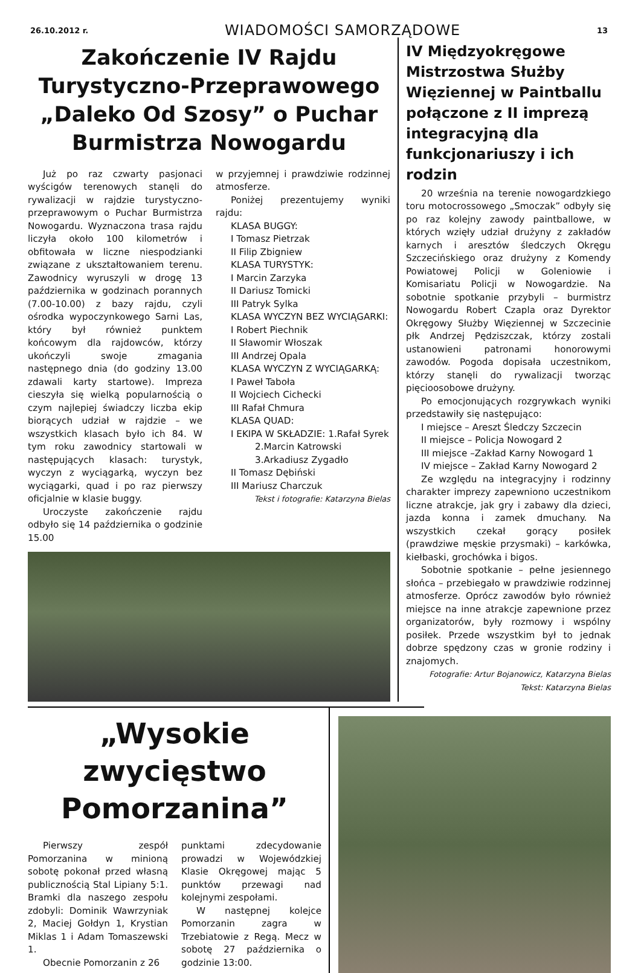26.10.2012 r. WIADOMOŚCI SAMORZĄDOWE 13
Zakończenie IV Rajdu Turystyczno-Przeprawowego „Daleko Od Szosy” o Puchar Burmistrza Nowogardu
Już po raz czwarty pasjonaci wyścigów terenowych stanęli do rywalizacji w rajdzie turystyczno-przeprawowym o Puchar Burmistrza Nowogardu. Wyznaczona trasa rajdu liczyła około 100 kilometrów i obfitowała w liczne niespodzianki związane z ukształtowaniem terenu. Zawodnicy wyruszyli w drogę 13 października w godzinach porannych (7.00-10.00) z bazy rajdu, czyli ośrodka wypoczynkowego Sarni Las, który był również punktem końcowym dla rajdowców, którzy ukończyli swoje zmagania następnego dnia (do godziny 13.00 zdawali karty startowe). Impreza cieszyła się wielką popularnością o czym najlepiej świadczy liczba ekip biorących udział w rajdzie – we wszystkich klasach było ich 84. W tym roku zawodnicy startowali w następujących klasach: turystyk, wyczyn z wyciągarką, wyczyn bez wyciągarki, quad i po raz pierwszy oficjalnie w klasie buggy.
Uroczyste zakończenie rajdu odbyło się 14 października o godzinie 15.00
w przyjemnej i prawdziwie rodzinnej atmosferze.
Poniżej prezentujemy wyniki rajdu:
KLASA BUGGY:
I Tomasz Pietrzak
II Filip Zbigniew
KLASA TURYSTYK:
I Marcin Zarzyka
II Dariusz Tomicki
III Patryk Sylka
KLASA WYCZYN BEZ WYCIĄGARKI:
I Robert Piechnik
II Sławomir Włoszak
III Andrzej Opala
KLASA WYCZYN Z WYCIĄGARKĄ:
I Paweł Taboła
II Wojciech Cichecki
III Rafał Chmura
KLASA QUAD:
I EKIPA W SKŁADZIE: 1.Rafał Syrek
2.Marcin Katrowski
3.Arkadiusz Zygadło
II Tomasz Dębiński
III Mariusz Charczuk
Tekst i fotografie: Katarzyna Bielas
IV Międzyokręgowe Mistrzostwa Służby Więziennej w Paintballu połączone z II imprezą integracyjną dla funkcjonariuszy i ich rodzin
20 września na terenie nowogardzkiego toru motocrossowego „Smoczak” odbyły się po raz kolejny zawody paintballowe, w których wzięły udział drużyny z zakładów karnych i aresztów śledczych Okręgu Szczecińskiego oraz drużyny z Komendy Powiatowej Policji w Goleniowie i Komisariatu Policji w Nowogardzie. Na sobotnie spotkanie przybyli – burmistrz Nowogardu Robert Czapla oraz Dyrektor Okręgowy Służby Więziennej w Szczecinie płk Andrzej Pędziszczak, którzy zostali ustanowieni patronami honorowymi zawodów. Pogoda dopisała uczestnikom, którzy stanęli do rywalizacji tworząc pięcioosobowe drużyny.
Po emocjonujących rozgrywkach wyniki przedstawiły się następująco:
I miejsce – Areszt Śledczy Szczecin
II miejsce – Policja Nowogard 2
III miejsce –Zakład Karny Nowogard 1
IV miejsce – Zakład Karny Nowogard 2
Ze względu na integracyjny i rodzinny charakter imprezy zapewniono uczestnikom liczne atrakcje, jak gry i zabawy dla dzieci, jazda konna i zamek dmuchany. Na wszystkich czekał gorący posiłek (prawdziwe męskie przysmaki) – karkówka, kiełbaski, grochówka i bigos.
Sobotnie spotkanie – pełne jesiennego słońca – przebiegało w prawdziwie rodzinnej atmosferze. Oprócz zawodów było również miejsce na inne atrakcje zapewnione przez organizatorów, były rozmowy i wspólny posiłek. Przede wszystkim był to jednak dobrze spędzony czas w gronie rodziny i znajomych.
Fotografie: Artur Bojanowicz, Katarzyna Bielas
Tekst: Katarzyna Bielas
„Wysokie zwycięstwo Pomorzanina”
Pierwszy zespół Pomorzanina w minioną sobotę pokonał przed własną publicznością Stal Lipiany 5:1. Bramki dla naszego zespołu zdobyli: Dominik Wawrzyniak 2, Maciej Gołdyn 1, Krystian Miklas 1 i Adam Tomaszewski 1.
Obecnie Pomorzanin z 26
punktami zdecydowanie prowadzi w Wojewódzkiej Klasie Okręgowej mając 5 punktów przewagi nad kolejnymi zespołami.
W następnej kolejce Pomorzanin zagra w Trzebiatowie z Regą. Mecz w sobotę 27 października o godzinie 13:00.